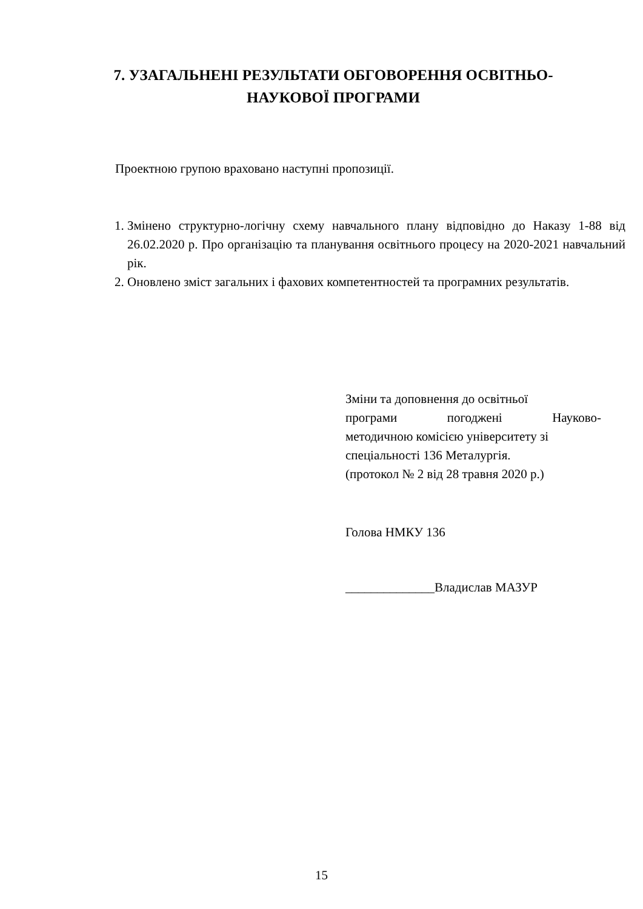7. УЗАГАЛЬНЕНІ РЕЗУЛЬТАТИ ОБГОВОРЕННЯ ОСВІТНЬО-НАУКОВОЇ ПРОГРАМИ
Проектною групою враховано наступні пропозиції.
1. Змінено структурно-логічну схему навчального плану відповідно до Наказу 1-88 від 26.02.2020 р. Про організацію та планування освітнього процесу на 2020-2021 навчальний рік.
2. Оновлено зміст загальних і фахових компетентностей та програмних результатів.
Зміни та доповнення до освітньої
програми погоджені Науково-
методичною комісією університету зі спеціальності 136 Металургія.
(протокол № 2 від 28 травня 2020 р.)
Голова НМКУ 136
______________Владислав МАЗУР
15